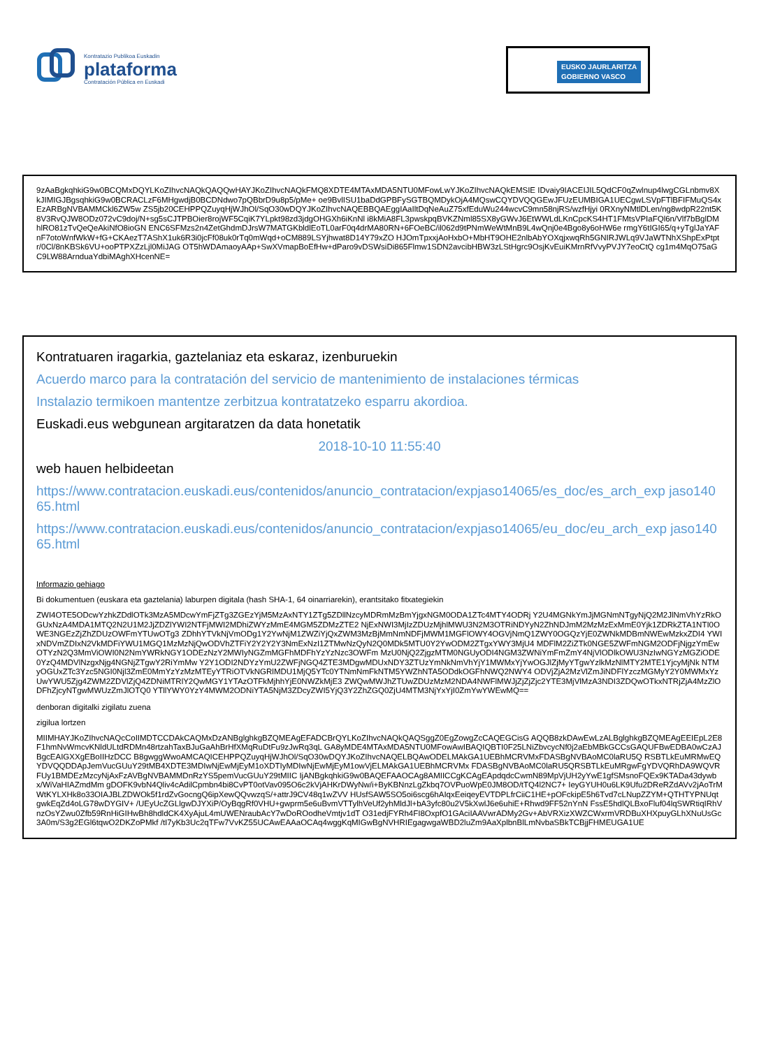Kontratazio Publikoa Euskadin
plataforma
Contratación Pública en Euskadi
EUSKO JAURLARITZA
GOBIERNO VASCO
9zAaBgkqhkiG9w0BCQMxDQYLKoZIhvcNAQkQAQQwHAYJKoZIhvcNAQkFMQ8XDTE4MTAxMDA5NTU0MFowLwYJKoZIhvcNAQkEMSIE IDvaiy9IACEIJIL5QdCF0qZwlnup4lwgCGLnbmv8XkJIMIGJBgsqhkiG9w0BCRACLzF6MHgwdjB0BCDNdwo7pQBbrD9u8p5/pMe+ oe9BvlISU1baDdGPBFySGTBQMDykOjA4MQswCQYDVQQGEwJFUzEUMBIGA1UECgwLSVpFTlBFIFMuQS4xEzARBgNVBAMMCkl6ZW5w ZS5jb20CEHPPQZuyqHjWJhOl/SqO30wDQYJKoZIhvcNAQEBBQAEggIAaIltDqNeAuZ75xfEduWu244wcvC9mn58njRS/wzfHjyi 0RXnyNMtlDLen/ng8wdpR22nt5K8V3RvQJW8ODz072vC9doj/N+sg5sCJTPBOier8rojWF5CqiK7YLpkt98zd3jdgOHGXh6iKnNl i8kMiA8FL3pwskpqBVKZNml85SX8yGWvJ6EtWWLdLKnCpcKS4HT1FMtsVPIaFQl6n/Vlf7bBglDMhlRO81zTvQeQeAkiNfO8ioGN ENC6SFMzs2n4ZetGhdmDJrsW7MATGKbldlEoTL0arF0q4drMA80RN+6FOeBC/il062d9tPNmWeWtMnB9L4wQnj0e4Bgo8y6oHW6e rmgY6tIGI65/q+yTglJaYAFnF7otoWnfWkW+fG+CKAezT7AShX1uk6R3i0jcFf08uk0rTq0mWqd+oCM889LSYjhwat8D14Y79xZO HJOmTpxxjAoHxbO+MbHT9OHE2nlbAbYOXqjxwqRh5GNIRJWLq9VJaWTNhXShpExPtptr/0Cl/8nKBSk6VU+ooPTPXZzLjl0MiJAG OT5hWDAmaoyAAp+SwXVmapBoEfHw+dParo9vDSWsiDi865Flmw1SDN2avcibHBW3zLStHgrc9OsjKvEuiKMrnRfVvyPVJY7eoCtQ cg1m4MqO75aGC9LW88ArnduaYdbiMAghXHcenNE=
Kontratuaren iragarkia, gaztelaniaz eta eskaraz, izenburuekin
Acuerdo marco para la contratación del servicio de mantenimiento de instalaciones térmicas
Instalazio termikoen mantentze zerbitzua kontratatzeko esparru akordioa.
Euskadi.eus webgunean argitaratzen da data honetatik
2018-10-10 11:55:40
web hauen helbideetan
https://www.contratacion.euskadi.eus/contenidos/anuncio_contratacion/expjaso14065/es_doc/es_arch_exp jaso14065.html
https://www.contratacion.euskadi.eus/contenidos/anuncio_contratacion/expjaso14065/eu_doc/eu_arch_exp jaso14065.html
Informazio gehiago
Bi dokumentuen (euskara eta gaztelania) laburpen digitala (hash SHA-1, 64 oinarriarekin), erantsitako fitxategiekin
ZWI4OTE5ODcwYzhkZDdlOTk3MzA5MDcwYmFjZTg3ZGEzYjM5MzAxNTY1ZTg5ZDllNzcyMDRmMzBmYjgxNGM0ODA1ZTc4MTY4ODRj Y2U4MGNkYmJjMGNmNTgyNjQ2M2JlNmVhYzRkOGUxNzA4MDA1MTQ2N2U1M2JjZDZlYWI2NTFjMWI2MDhiZWYzMmE4MGM5ZDMzZTE2 NjExNWI3MjIzZDUzMjhlMWU3N2M3OTRiNDYyN2ZhNDJmM2MzMzExMmE0Yjk1ZDRkZTA1NTI0OWE3NGEzZjZhZDUzOWFmYTUwOTg3 ZDhhYTVkNjVmODg1Y2YwNjM1ZWZiYjQxZWM3MzBjMmNmNDFjMWM1MGFlOWY4OGVjNmQ1ZWY0OGQzYjE0ZWNkMDBmNWEwMzkxZDI4 YWIxNDVmZDIxN2VkMDFiYWU1MGQ1MzMzNjQwODVhZTFiY2Y2Y2Y3NmExNzI1ZTMwNzQyN2Q0MDk5MTU0Y2YwODM2ZTgxYWY3MjU4 MDFlM2ZiZTk0NGE5ZWFmNGM2ODFjNjgzYmEwOTYzN2Q3MmViOWI0N2NmYWRkNGY1ODEzNzY2MWIyNGZmMGFhMDFhYzYzNzc3OWFm MzU0NjQ2ZjgzMTM0NGUyODI4NGM3ZWNiYmFmZmY4NjVlODlkOWU3NzIwNGYzMGZiODE0YzQ4MDVlNzgxNjg4NGNjZTgwY2RiYmMw Y2Y1ODI2NDYzYmU2ZWFjNGQ4ZTE3MDgwMDUxNDY3ZTUzYmNkNmVhYjY1MWMxYjYwOGJlZjMyYTgwYzlkMzNlMTY2MTE1YjcyMjNk NTMyOGUxZTc3Yzc5NGI0Njl3ZmE0MmYzYzMzMTEyYTRiOTVkNGRlMDU1MjQ5YTc0YTNmNmFkNTM5YWZhNTA5ODdkOGFhNWQ2NWY4 ODVjZjA2MzVlZmJiNDFlYzczMGMyY2Y0MWMxYzUwYWU5Zjg4ZWM2ZDVlZjQ4ZDNiMTRlY2QwMGY1YTAzOTFkMjhhYjE0NWZkMjE3 ZWQwMWJhZTUwZDUzMzM2NDA4NWFlMWJjZjZjZjc2YTE3MjVlMzA3NDI3ZDQwOTkxNTRjZjA4MzZlODFhZjcyNTgwMWUzZmJlOTQ0 YTllYWY0YzY4MWM2ODNiYTA5NjM3ZDcyZWI5YjQ3Y2ZhZGQ0ZjU4MTM3NjYxYjI0ZmYwYWEwMQ==
denboran digitalki zigilatu zuena
zigilua lortzen
MIIMHAYJKoZIhvcNAQcCoIIMDTCCDAkCAQMxDzANBglghkgBZQMEAgEFADCBrQYLKoZIhvcNAQkQAQSggZ0EgZowgZcCAQEGCisG AQQB8zkDAwEwLzALBglghkgBZQMEAgEEIEpL2E8F1hmNvWmcvKNldULtdRDMn48rtzahTaxBJuGaAhBrHfXMqRuDtFu9zJwRq3qL GA8yMDE4MTAxMDA5NTU0MFowAwIBAQIQBTI0F25LNiZbvcycNf0j2aEbMBkGCCsGAQUFBwEDBA0wCzAJBgcEAIGXXgEBoIIHzDCC B8gwggWwoAMCAQICEHPPQZuyqHjWJhOl/SqO30wDQYJKoZIhvcNAQELBQAwODELMAkGA1UEBhMCRVMxFDASBgNVBAoMC0laRU5Q RSBTLkEuMRMwEQYDVQQDDApJemVucGUuY29tMB4XDTE3MDIwNjEwMjEyM1oXDTIyMDIwNjEwMjEyM1owVjELMAkGA1UEBhMCRVMx FDASBgNVBAoMC0laRU5QRSBTLkEuMRgwFgYDVQRhDA9WQVRFUy1BMDEzMzcyNjAxFzAVBgNVBAMMDnRzYS5pemVucGUuY29tMIIC IjANBgkqhkiG9w0BAQEFAAOCAg8AMIICCgKCAgEApdqdcCwmN89MpVjUH2yYwE1gfSMsnoFQEx9KTADa43dywbx/WiVaHIAZmdMm gDOFK9vbN4Qliv4cAdilCpmbn4bi8CvPT0otVav095O6c2kVjAHKrDWyNw/i+ByKBNnzLgZkbq7OVPuoWpE0JM8OD/tTQ4l2NC7+ IeyGYUH0u6LK9Ufu2DReRZdAVv2jAoTrMWtKYLXHk8o33OIAJBLZDWOk5f1rdZvGocngQ6ipXewQQvwzqS/+attrJ9CV48q1wZVV HUsfSAW5SO5oi6scg6hAIqxEeiqeyEVTDPLfrCiiC1HE+pOFckipE5h6Tvd7cLNupZZYM+QTHTYPNUqtgwkEqZd4oLG78wDYGIV+ /UEyUcZGLlgwDJYXiP/OyBqgRf0VHU+gwprm5e6uBvmVTTylhVeUf2yhMldJl+bA3yfc80u2V5kXwlJ6e6uhiE+Rhwd9FF52nYnN FssE5hdlQLBxoFluf04lqSWRtiqIRhVnzOsYZwu0Zfb59RnHiGIHwBh8hdldCK4XyAjuL4mUWENraubAcY7wDoROodheVmtjv1dT O31edjFYRh4FI8OxpfO1GAciIAAVwrADMy2Gv+AbVRXizXWZCWxrmVRDBuXHXpuyGLhXNuUsGc3A0m/S3g2EGl6tqwO2DKZoPMkf /tI7yKb3Uc2qTFw7VvKZ55UCAwEAAaOCAq4wggKqMIGwBgNVHRIEgagwgaWBD2luZm9AaXplbnBlLmNvbaSBkTCBjjFHMEUGA1UE